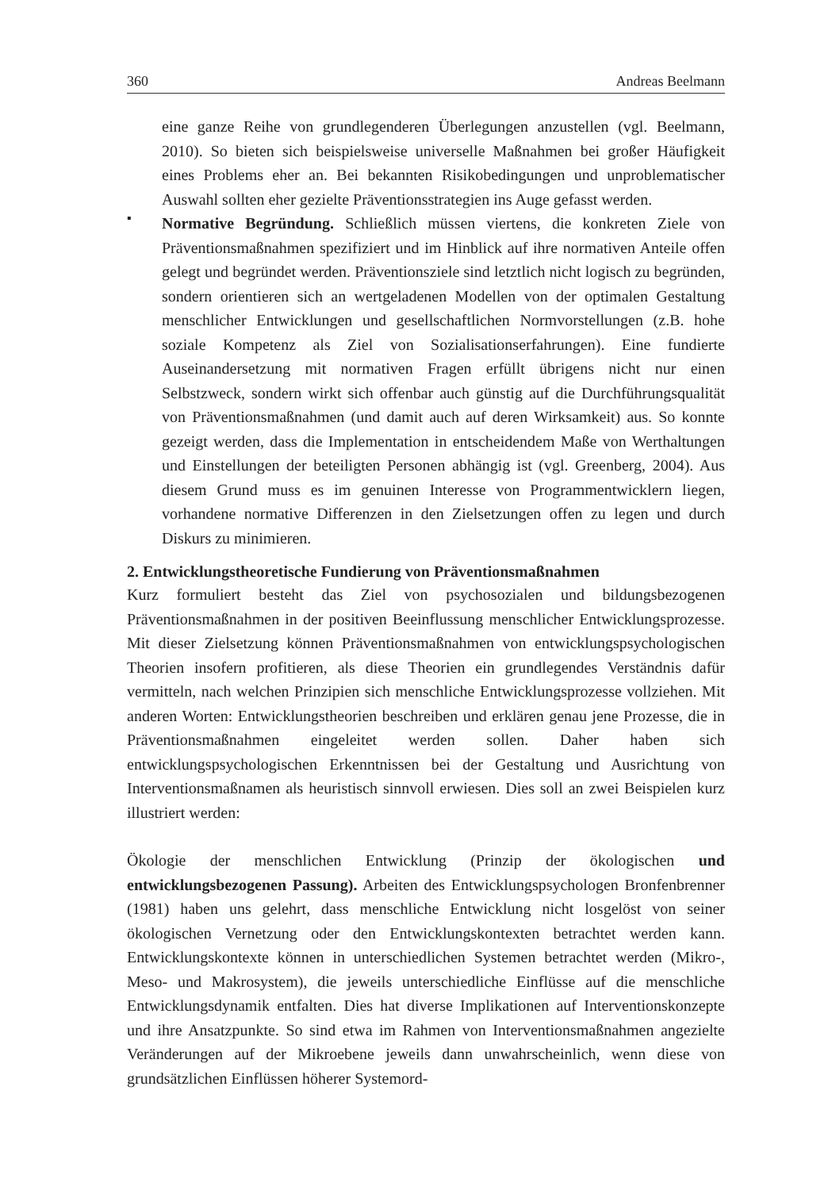360 Andreas Beelmann
eine ganze Reihe von grundlegenderen Überlegungen anzustellen (vgl. Beelmann, 2010). So bieten sich beispielsweise universelle Maßnahmen bei großer Häufigkeit eines Problems eher an. Bei bekannten Risikobedingungen und unproblematischer Auswahl sollten eher gezielte Präventionsstrategien ins Auge gefasst werden.
▪
Normative Begründung. Schließlich müssen viertens, die konkreten Ziele von Präventionsmaßnahmen spezifiziert und im Hinblick auf ihre normativen Anteile offen gelegt und begründet werden. Präventionsziele sind letztlich nicht logisch zu begründen, sondern orientieren sich an wertgeladenen Modellen von der optimalen Gestaltung menschlicher Entwicklungen und gesellschaftlichen Normvorstellungen (z.B. hohe soziale Kompetenz als Ziel von Sozialisationserfahrungen). Eine fundierte Auseinandersetzung mit normativen Fragen erfüllt übrigens nicht nur einen Selbstzweck, sondern wirkt sich offenbar auch günstig auf die Durchführungsqualität von Präventionsmaßnahmen (und damit auch auf deren Wirksamkeit) aus. So konnte gezeigt werden, dass die Implementation in entscheidendem Maße von Werthaltungen und Einstellungen der beteiligten Personen abhängig ist (vgl. Greenberg, 2004). Aus diesem Grund muss es im genuinen Interesse von Programmentwicklern liegen, vorhandene normative Differenzen in den Zielsetzungen offen zu legen und durch Diskurs zu minimieren.
2. Entwicklungstheoretische Fundierung von Präventionsmaßnahmen
Kurz formuliert besteht das Ziel von psychosozialen und bildungsbezogenen Präventionsmaßnahmen in der positiven Beeinflussung menschlicher Entwicklungsprozesse. Mit dieser Zielsetzung können Präventionsmaßnahmen von entwicklungspsychologischen Theorien insofern profitieren, als diese Theorien ein grundlegendes Verständnis dafür vermitteln, nach welchen Prinzipien sich menschliche Entwicklungsprozesse vollziehen. Mit anderen Worten: Entwicklungstheorien beschreiben und erklären genau jene Prozesse, die in Präventionsmaßnahmen eingeleitet werden sollen. Daher haben sich entwicklungspsychologischen Erkenntnissen bei der Gestaltung und Ausrichtung von Interventionsmaßnamen als heuristisch sinnvoll erwiesen. Dies soll an zwei Beispielen kurz illustriert werden:
Ökologie der menschlichen Entwicklung (Prinzip der ökologischen und entwicklungsbezogenen Passung). Arbeiten des Entwicklungspsychologen Bronfenbrenner (1981) haben uns gelehrt, dass menschliche Entwicklung nicht losgelöst von seiner ökologischen Vernetzung oder den Entwicklungskontexten betrachtet werden kann. Entwicklungskontexte können in unterschiedlichen Systemen betrachtet werden (Mikro-, Meso- und Makrosystem), die jeweils unterschiedliche Einflüsse auf die menschliche Entwicklungsdynamik entfalten. Dies hat diverse Implikationen auf Interventionskonzepte und ihre Ansatzpunkte. So sind etwa im Rahmen von Interventionsmaßnahmen angezielte Veränderungen auf der Mikroebene jeweils dann unwahrscheinlich, wenn diese von grundsätzlichen Einflüssen höherer Systemord-